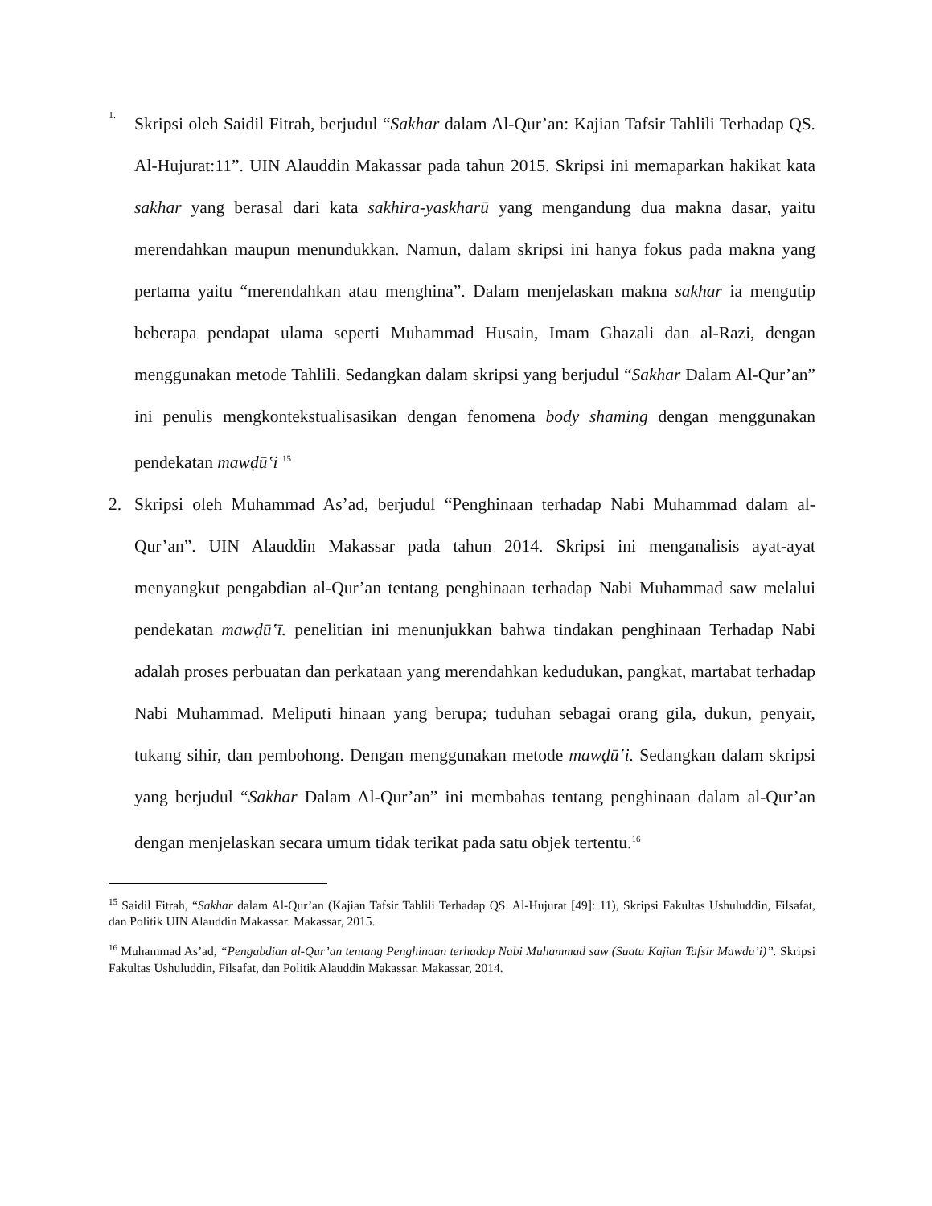1.
Skripsi oleh Saidil Fitrah, berjudul “Sakhar dalam Al-Qur’an: Kajian Tafsir Tahlili Terhadap QS. Al-Hujurat:11”. UIN Alauddin Makassar pada tahun 2015. Skripsi ini memaparkan hakikat kata sakhar yang berasal dari kata sakhira-yaskharū yang mengandung dua makna dasar, yaitu merendahkan maupun menundukkan. Namun, dalam skripsi ini hanya fokus pada makna yang pertama yaitu “merendahkan atau menghina”. Dalam menjelaskan makna sakhar ia mengutip beberapa pendapat ulama seperti Muhammad Husain, Imam Ghazali dan al-Razi, dengan menggunakan metode Tahlili. Sedangkan dalam skripsi yang berjudul “Sakhar Dalam Al-Qur’an” ini penulis mengkontekstualisasikan dengan fenomena body shaming dengan menggunakan pendekatan mawḍūʽi <sup>15</sup>
2. Skripsi oleh Muhammad As’ad, berjudul “Penghinaan terhadap Nabi Muhammad dalam al-Qur’an”. UIN Alauddin Makassar pada tahun 2014. Skripsi ini menganalisis ayat-ayat menyangkut pengabdian al-Qur’an tentang penghinaan terhadap Nabi Muhammad saw melalui pendekatan mawḍūʽī. penelitian ini menunjukkan bahwa tindakan penghinaan Terhadap Nabi adalah proses perbuatan dan perkataan yang merendahkan kedudukan, pangkat, martabat terhadap Nabi Muhammad. Meliputi hinaan yang berupa; tuduhan sebagai orang gila, dukun, penyair, tukang sihir, dan pembohong. Dengan menggunakan metode mawḍūʽi. Sedangkan dalam skripsi yang berjudul “Sakhar Dalam Al-Qur’an” ini membahas tentang penghinaan dalam al-Qur’an dengan menjelaskan secara umum tidak terikat pada satu objek tertentu.<sup>16</sup>
<sup>15</sup> Saidil Fitrah, “Sakhar dalam Al-Qur’an (Kajian Tafsir Tahlili Terhadap QS. Al-Hujurat [49]: 11), Skripsi Fakultas Ushuluddin, Filsafat, dan Politik UIN Alauddin Makassar. Makassar, 2015.
<sup>16</sup> Muhammad As’ad, “Pengabdian al-Qur’an tentang Penghinaan terhadap Nabi Muhammad saw (Suatu Kajian Tafsir Mawdu’i)”. Skripsi Fakultas Ushuluddin, Filsafat, dan Politik Alauddin Makassar. Makassar, 2014.